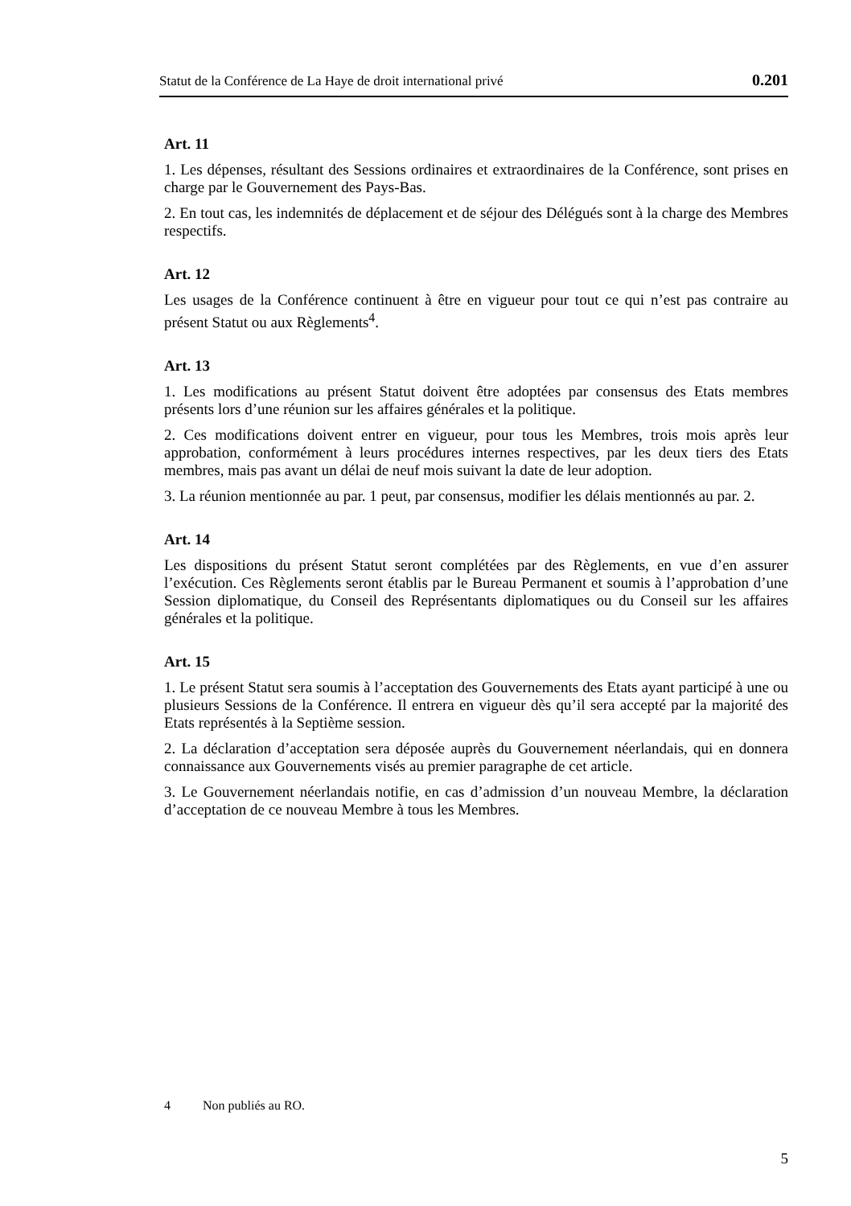Statut de la Conférence de La Haye de droit international privé 0.201
Art. 11
1. Les dépenses, résultant des Sessions ordinaires et extraordinaires de la Conférence, sont prises en charge par le Gouvernement des Pays-Bas.
2. En tout cas, les indemnités de déplacement et de séjour des Délégués sont à la charge des Membres respectifs.
Art. 12
Les usages de la Conférence continuent à être en vigueur pour tout ce qui n’est pas contraire au présent Statut ou aux Règlements<sup>4</sup>.
Art. 13
1. Les modifications au présent Statut doivent être adoptées par consensus des Etats membres présents lors d’une réunion sur les affaires générales et la politique.
2. Ces modifications doivent entrer en vigueur, pour tous les Membres, trois mois après leur approbation, conformément à leurs procédures internes respectives, par les deux tiers des Etats membres, mais pas avant un délai de neuf mois suivant la date de leur adoption.
3. La réunion mentionnée au par. 1 peut, par consensus, modifier les délais mentionnés au par. 2.
Art. 14
Les dispositions du présent Statut seront complétées par des Règlements, en vue d’en assurer l’exécution. Ces Règlements seront établis par le Bureau Permanent et soumis à l’approbation d’une Session diplomatique, du Conseil des Représentants diplomatiques ou du Conseil sur les affaires générales et la politique.
Art. 15
1. Le présent Statut sera soumis à l’acceptation des Gouvernements des Etats ayant participé à une ou plusieurs Sessions de la Conférence. Il entrera en vigueur dès qu’il sera accepté par la majorité des Etats représentés à la Septième session.
2. La déclaration d’acceptation sera déposée auprès du Gouvernement néerlandais, qui en donnera connaissance aux Gouvernements visés au premier paragraphe de cet article.
3. Le Gouvernement néerlandais notifie, en cas d’admission d’un nouveau Membre, la déclaration d’acceptation de ce nouveau Membre à tous les Membres.
4 Non publiés au RO.
5